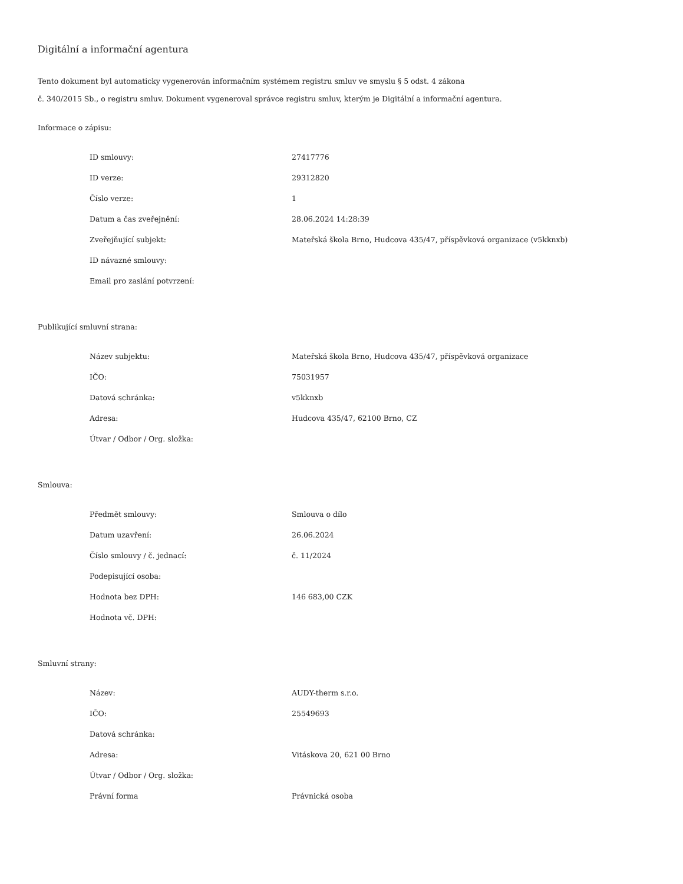Digitální a informační agentura
Tento dokument byl automaticky vygenerován informačním systémem registru smluv ve smyslu § 5 odst. 4 zákona
č. 340/2015 Sb., o registru smluv. Dokument vygeneroval správce registru smluv, kterým je Digitální a informační agentura.
Informace o zápisu:
| ID smlouvy: | 27417776 |
| ID verze: | 29312820 |
| Číslo verze: | 1 |
| Datum a čas zveřejnění: | 28.06.2024 14:28:39 |
| Zveřejňující subjekt: | Mateřská škola Brno, Hudcova 435/47, příspěvková organizace (v5kknxb) |
| ID návazné smlouvy: | |
| Email pro zaslání potvrzení: | |
Publikující smluvní strana:
| Název subjektu: | Mateřská škola Brno, Hudcova 435/47, příspěvková organizace |
| IČO: | 75031957 |
| Datová schránka: | v5kknxb |
| Adresa: | Hudcova 435/47, 62100 Brno, CZ |
| Útvar / Odbor / Org. složka: | |
Smlouva:
| Předmět smlouvy: | Smlouva o dílo |
| Datum uzavření: | 26.06.2024 |
| Číslo smlouvy / č. jednací: | č. 11/2024 |
| Podepisující osoba: | |
| Hodnota bez DPH: | 146 683,00 CZK |
| Hodnota vč. DPH: | |
Smluvní strany:
| Název: | AUDY-therm s.r.o. |
| IČO: | 25549693 |
| Datová schránka: | |
| Adresa: | Vitáskova 20, 621 00 Brno |
| Útvar / Odbor / Org. složka: | |
| Právní forma | Právnická osoba |